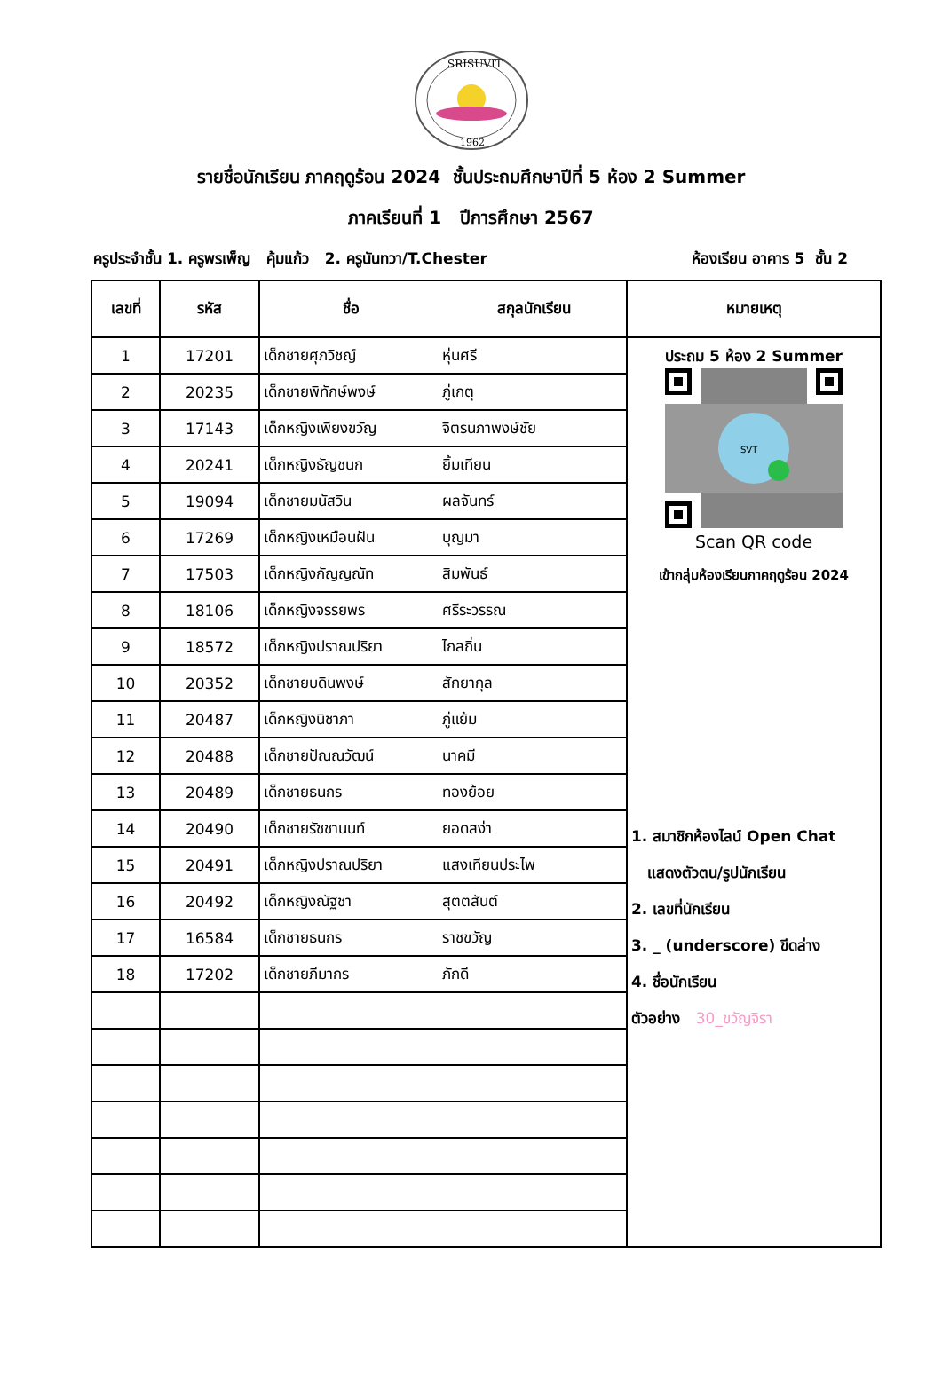SRISUVIT
1962
รายชื่อนักเรียน ภาคฤดูร้อน 2024 ชั้นประถมศึกษาปีที่ 5 ห้อง 2 Summer
ภาคเรียนที่ 1 ปีการศึกษา 2567
ครูประจำชั้น 1. ครูพรเพ็ญ คุ้มแก้ว 2. ครูนันทวา/T.Chester ห้องเรียน อาคาร 5 ชั้น 2
| เลขที่ | รหัส | ชื่อ | สกุลนักเรียน | หมายเหตุ |
| --- | --- | --- | --- | --- |
| 1 | 17201 | เด็กชายศุภวิชญ์ | หุ่นศรี | ประถม 5 ห้อง 2 Summer SVT Scan QR code เข้ากลุ่มห้องเรียนภาคฤดูร้อน 2024 1. สมาชิกห้องไลน์ Open Chat แสดงตัวตน/รูปนักเรียน 2. เลขที่นักเรียน 3. _ (underscore) ขีดล่าง 4. ชื่อนักเรียน ตัวอย่าง 30_ขวัญจิรา |
| 2 | 20235 | เด็กชายพิทักษ์พงษ์ | ภู่เกตุ | |
| 3 | 17143 | เด็กหญิงเพียงขวัญ | จิตรนภาพงษ์ชัย | |
| 4 | 20241 | เด็กหญิงธัญชนก | ยิ้มเทียน | |
| 5 | 19094 | เด็กชายมนัสวิน | ผลจันทร์ | |
| 6 | 17269 | เด็กหญิงเหมือนฝัน | บุญมา | |
| 7 | 17503 | เด็กหญิงกัญญณัท | สิมพันธ์ | |
| 8 | 18106 | เด็กหญิงจรรยพร | ศรีระวรรณ | |
| 9 | 18572 | เด็กหญิงปราณปริยา | ไกลถิ่น | |
| 10 | 20352 | เด็กชายบดินพงษ์ | สักยากุล | |
| 11 | 20487 | เด็กหญิงนิชาภา | ภู่แย้ม | |
| 12 | 20488 | เด็กชายปัณณวัฒน์ | นาคมี | |
| 13 | 20489 | เด็กชายธนกร | ทองย้อย | |
| 14 | 20490 | เด็กชายรัชชานนท์ | ยอดสง่า | |
| 15 | 20491 | เด็กหญิงปราณปริยา | แสงเทียนประไพ | |
| 16 | 20492 | เด็กหญิงณัฐชา | สุตตสันต์ | |
| 17 | 16584 | เด็กชายธนกร | ราชขวัญ | |
| 18 | 17202 | เด็กชายภีมากร | ภักดี | |